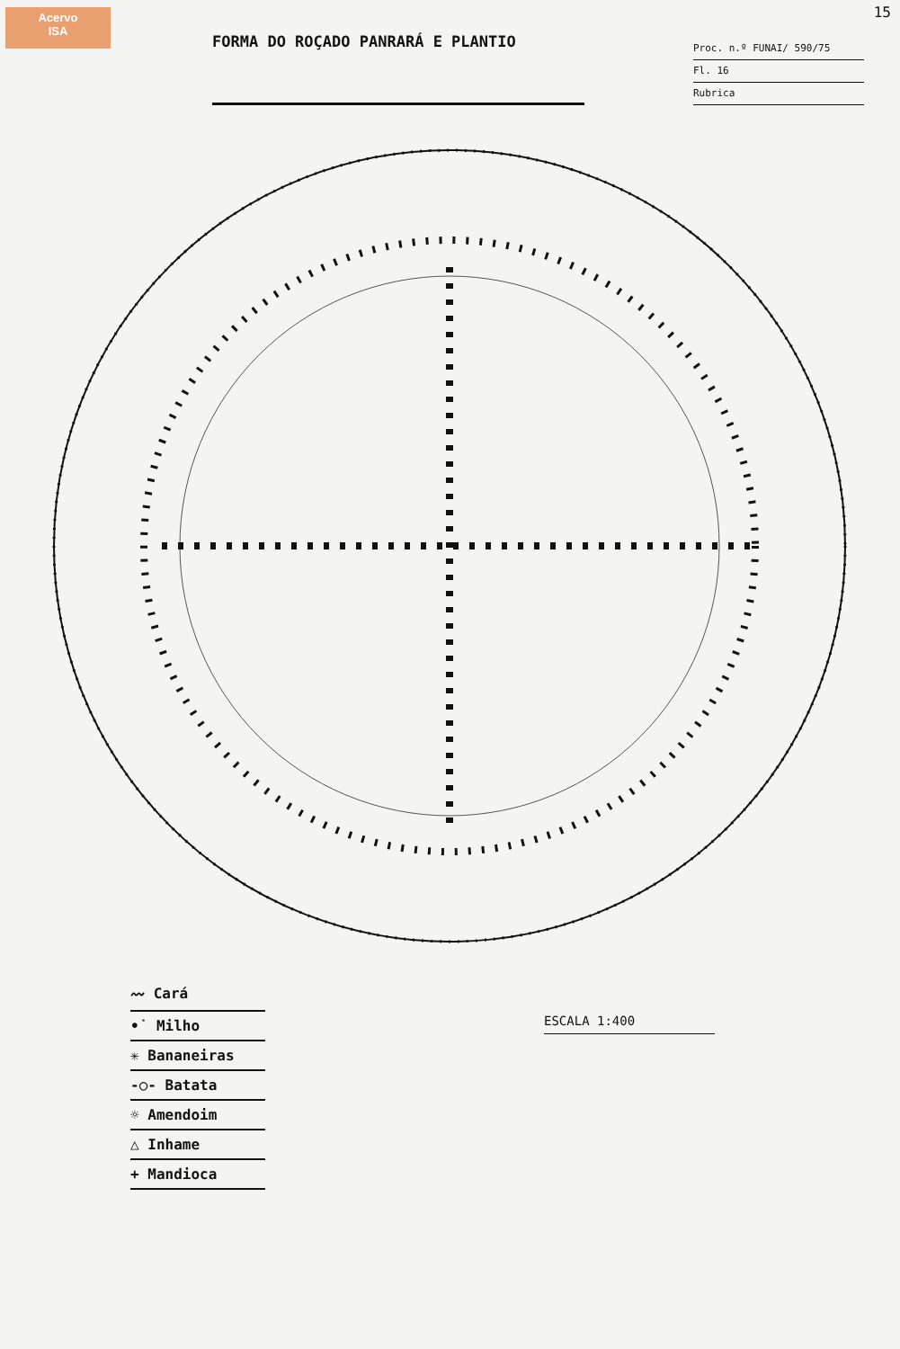Acervo
ISA
15
FORMA DO ROÇADO PANRARÁ E PLANTIO
Proc. n.º FUNAI/ 590/75
Fl. 16
Rubrica
〰 Cará
•˙ Milho
✳ Bananeiras
-○- Batata
☼ Amendoim
△ Inhame
+ Mandioca
ESCALA 1:400